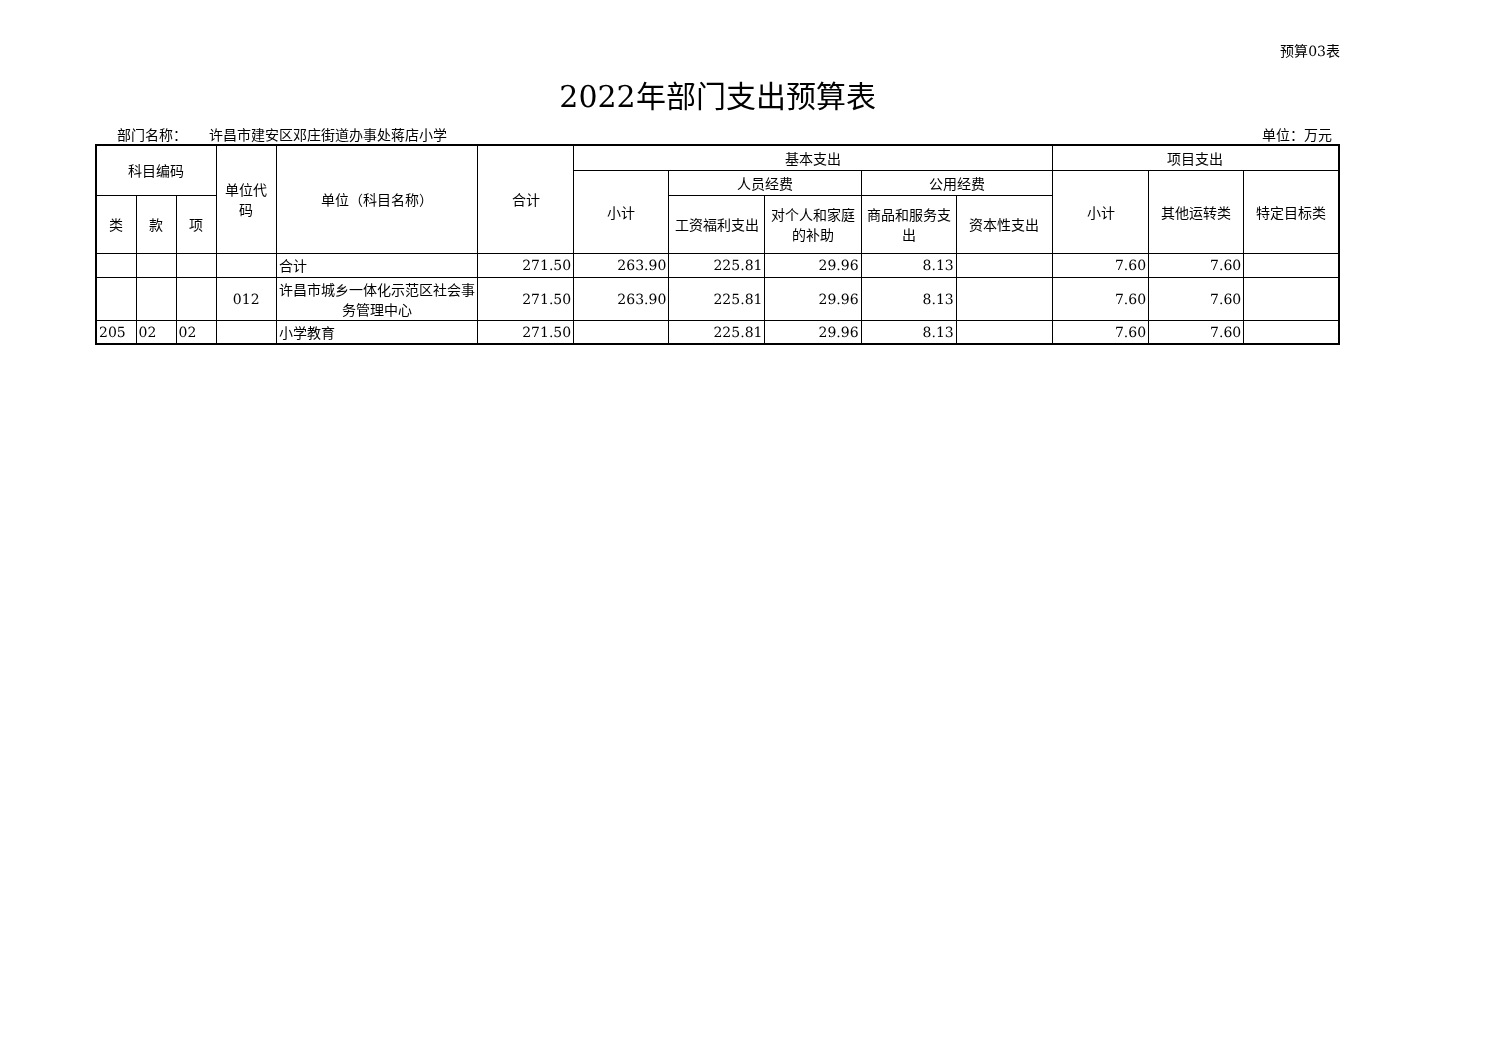预算03表
2022年部门支出预算表
部门名称： 许昌市建安区邓庄街道办事处蒋店小学 单位：万元
| 科目编码 | | | 单位代码 | 单位（科目名称） | 合计 | 基本支出 | | | | | 项目支出 | | |
| --- | --- | --- | --- | --- | --- | --- | --- | --- | --- | --- | --- | --- | --- |
| | | | | | | 小计 | 人员经费 | | 公用经费 | | 小计 | 其他运转类 | 特定目标类 |
| 类 | 款 | 项 | | | | | 工资福利支出 | 对个人和家庭的补助 | 商品和服务支出 | 资本性支出 | | | |
| | | | | 合计 | 271.50 | 263.90 | 225.81 | 29.96 | 8.13 | | 7.60 | 7.60 | |
| | | | 012 | 许昌市城乡一体化示范区社会事务管理中心 | 271.50 | 263.90 | 225.81 | 29.96 | 8.13 | | 7.60 | 7.60 | |
| 205 | 02 | 02 | | 小学教育 | 271.50 | | 225.81 | 29.96 | 8.13 | | 7.60 | 7.60 | |